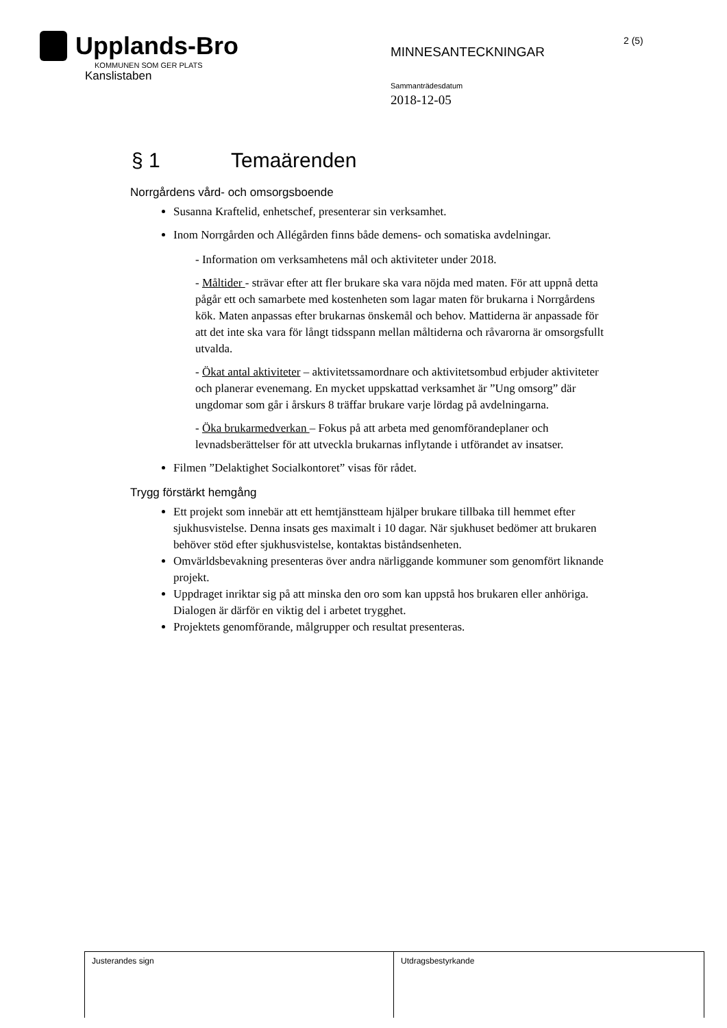Upplands-Bro
KOMMUNEN SOM GER PLATS
Kanslistaben
MINNESANTECKNINGAR
Sammanträdesdatum
2018-12-05
2 (5)
§ 1 Temaärenden
Norrgårdens vård- och omsorgsboende
Susanna Kraftelid, enhetschef, presenterar sin verksamhet.
Inom Norrgården och Allégården finns både demens- och somatiska avdelningar.
- Information om verksamhetens mål och aktiviteter under 2018.
- Måltider - strävar efter att fler brukare ska vara nöjda med maten. För att uppnå detta pågår ett och samarbete med kostenheten som lagar maten för brukarna i Norrgårdens kök. Maten anpassas efter brukarnas önskemål och behov. Mattiderna är anpassade för att det inte ska vara för långt tidsspann mellan måltiderna och råvarorna är omsorgsfullt utvalda.
- Ökat antal aktiviteter – aktivitetssamordnare och aktivitetsombud erbjuder aktiviteter och planerar evenemang. En mycket uppskattad verksamhet är ”Ung omsorg” där ungdomar som går i årskurs 8 träffar brukare varje lördag på avdelningarna.
- Öka brukarmedverkan – Fokus på att arbeta med genomförandeplaner och levnadsberättelser för att utveckla brukarnas inflytande i utförandet av insatser.
Filmen ”Delaktighet Socialkontoret” visas för rådet.
Trygg förstärkt hemgång
Ett projekt som innebär att ett hemtjänstteam hjälper brukare tillbaka till hemmet efter sjukhusvistelse. Denna insats ges maximalt i 10 dagar. När sjukhuset bedömer att brukaren behöver stöd efter sjukhusvistelse, kontaktas biståndsenheten.
Omvärldsbevakning presenteras över andra närliggande kommuner som genomfört liknande projekt.
Uppdraget inriktar sig på att minska den oro som kan uppstå hos brukaren eller anhöriga. Dialogen är därför en viktig del i arbetet trygghet.
Projektets genomförande, målgrupper och resultat presenteras.
| Justerandes sign | Utdragsbestyrkande |